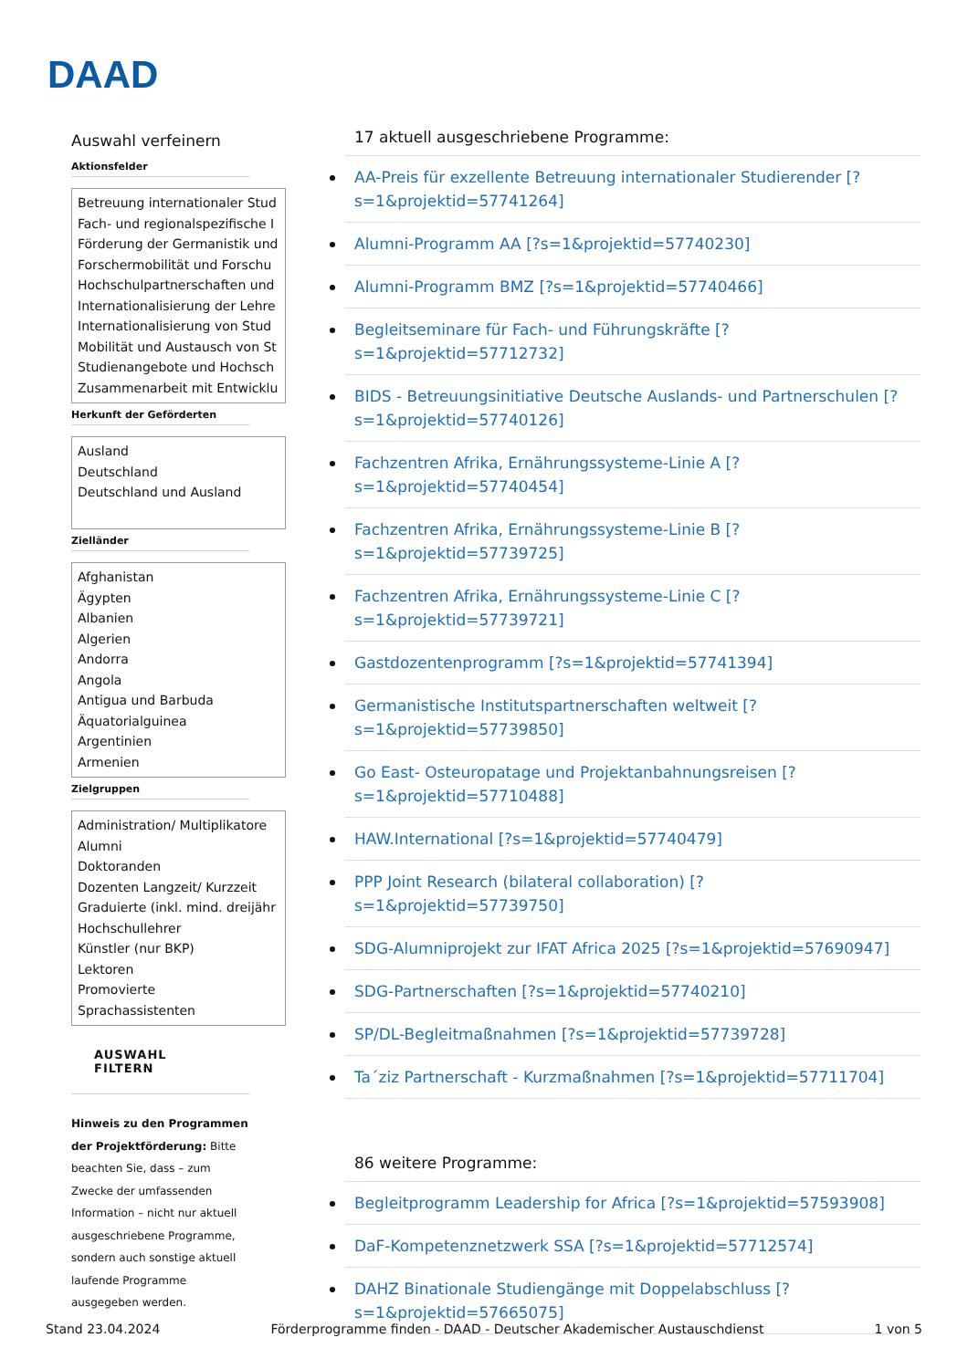DAAD
Auswahl verfeinern
Aktionsfelder
Betreuung internationaler Stud
Fach- und regionalspezifische I
Förderung der Germanistik und
Forschermobilität und Forschu
Hochschulpartnerschaften und
Internationalisierung der Lehre
Internationalisierung von Stud
Mobilität und Austausch von St
Studienangebote und Hochsch
Zusammenarbeit mit Entwicklu
Herkunft der Geförderten
Ausland
Deutschland
Deutschland und Ausland
Zielländer
Afghanistan
Ägypten
Albanien
Algerien
Andorra
Angola
Antigua und Barbuda
Äquatorialguinea
Argentinien
Armenien
Zielgruppen
Administration/ Multiplikatore
Alumni
Doktoranden
Dozenten Langzeit/ Kurzzeit
Graduierte (inkl. mind. dreijähr
Hochschullehrer
Künstler (nur BKP)
Lektoren
Promovierte
Sprachassistenten
AUSWAHL FILTERN
Hinweis zu den Programmen der Projektförderung: Bitte beachten Sie, dass – zum Zwecke der umfassenden Information – nicht nur aktuell ausgeschriebene Programme, sondern auch sonstige aktuell laufende Programme ausgegeben werden.
17 aktuell ausgeschriebene Programme:
AA-Preis für exzellente Betreuung internationaler Studierender [?s=1&projektid=57741264]
Alumni-Programm AA [?s=1&projektid=57740230]
Alumni-Programm BMZ [?s=1&projektid=57740466]
Begleitseminare für Fach- und Führungskräfte [?s=1&projektid=57712732]
BIDS - Betreuungsinitiative Deutsche Auslands- und Partnerschulen [?s=1&projektid=57740126]
Fachzentren Afrika, Ernährungssysteme-Linie A [?s=1&projektid=57740454]
Fachzentren Afrika, Ernährungssysteme-Linie B [?s=1&projektid=57739725]
Fachzentren Afrika, Ernährungssysteme-Linie C [?s=1&projektid=57739721]
Gastdozentenprogramm [?s=1&projektid=57741394]
Germanistische Institutspartnerschaften weltweit [?s=1&projektid=57739850]
Go East- Osteuropatage und Projektanbahnungsreisen [?s=1&projektid=57710488]
HAW.International [?s=1&projektid=57740479]
PPP Joint Research (bilateral collaboration) [?s=1&projektid=57739750]
SDG-Alumniprojekt zur IFAT Africa 2025 [?s=1&projektid=57690947]
SDG-Partnerschaften [?s=1&projektid=57740210]
SP/DL-Begleitmaßnahmen [?s=1&projektid=57739728]
Ta´ziz Partnerschaft - Kurzmaßnahmen [?s=1&projektid=57711704]
86 weitere Programme:
Begleitprogramm Leadership for Africa [?s=1&projektid=57593908]
DaF-Kompetenznetzwerk SSA [?s=1&projektid=57712574]
DAHZ Binationale Studiengänge mit Doppelabschluss [?s=1&projektid=57665075]
Stand 23.04.2024 Förderprogramme finden - DAAD - Deutscher Akademischer Austauschdienst 1 von 5